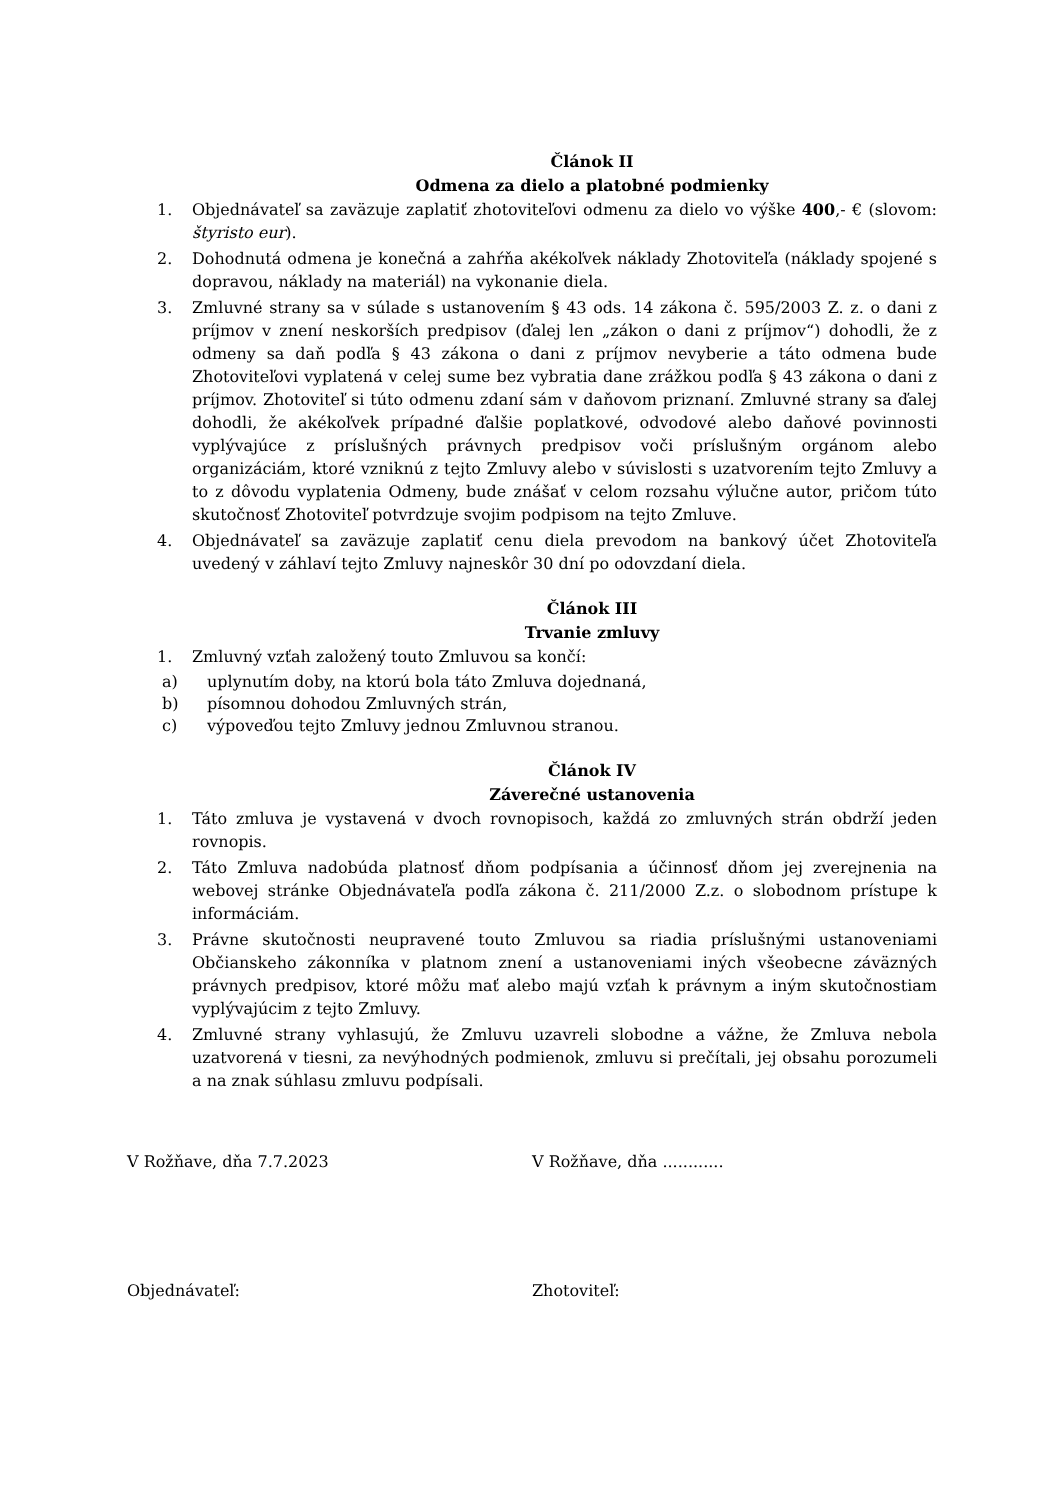Článok II
Odmena za dielo a platobné podmienky
1. Objednávateľ sa zaväzuje zaplatiť zhotoviteľovi odmenu za dielo vo výške 400,- € (slovom: štyristo eur).
2. Dohodnutá odmena je konečná a zahŕňa akékoľvek náklady Zhotoviteľa (náklady spojené s dopravou, náklady na materiál) na vykonanie diela.
3. Zmluvné strany sa v súlade s ustanovením § 43 ods. 14 zákona č. 595/2003 Z. z. o dani z príjmov v znení neskorších predpisov (ďalej len „zákon o dani z príjmov“) dohodli, že z odmeny sa daň podľa § 43 zákona o dani z príjmov nevyberie a táto odmena bude Zhotoviteľovi vyplatená v celej sume bez vybratia dane zrážkou podľa § 43 zákona o dani z príjmov. Zhotoviteľ si túto odmenu zdaní sám v daňovom priznaní. Zmluvné strany sa ďalej dohodli, že akékoľvek prípadné ďalšie poplatkové, odvodové alebo daňové povinnosti vyplývajúce z príslušných právnych predpisov voči príslušným orgánom alebo organizáciám, ktoré vzniknú z tejto Zmluvy alebo v súvislosti s uzatvorením tejto Zmluvy a to z dôvodu vyplatenia Odmeny, bude znášať v celom rozsahu výlučne autor, pričom túto skutočnosť Zhotoviteľ potvrdzuje svojim podpisom na tejto Zmluve.
4. Objednávateľ sa zaväzuje zaplatiť cenu diela prevodom na bankový účet Zhotoviteľa uvedený v záhlaví tejto Zmluvy najneskôr 30 dní po odovzdaní diela.
Článok III
Trvanie zmluvy
1. Zmluvný vzťah založený touto Zmluvou sa končí:
a) uplynutím doby, na ktorú bola táto Zmluva dojednaná,
b) písomnou dohodou Zmluvných strán,
c) výpoveďou tejto Zmluvy jednou Zmluvnou stranou.
Článok IV
Záverečné ustanovenia
1. Táto zmluva je vystavená v dvoch rovnopisoch, každá zo zmluvných strán obdrží jeden rovnopis.
2. Táto Zmluva nadobúda platnosť dňom podpísania a účinnosť dňom jej zverejnenia na webovej stránke Objednávateľa podľa zákona č. 211/2000 Z.z. o slobodnom prístupe k informáciám.
3. Právne skutočnosti neupravené touto Zmluvou sa riadia príslušnými ustanoveniami Občianskeho zákonníka v platnom znení a ustanoveniami iných všeobecne záväzných právnych predpisov, ktoré môžu mať alebo majú vzťah k právnym a iným skutočnostiam vyplývajúcim z tejto Zmluvy.
4. Zmluvné strany vyhlasujú, že Zmluvu uzavreli slobodne a vážne, že Zmluva nebola uzatvorená v tiesni, za nevýhodných podmienok, zmluvu si prečítali, jej obsahu porozumeli a na znak súhlasu zmluvu podpísali.
V Rožňave, dňa 7.7.2023 V Rožňave, dňa ............
Objednávateľ: Zhotoviteľ: